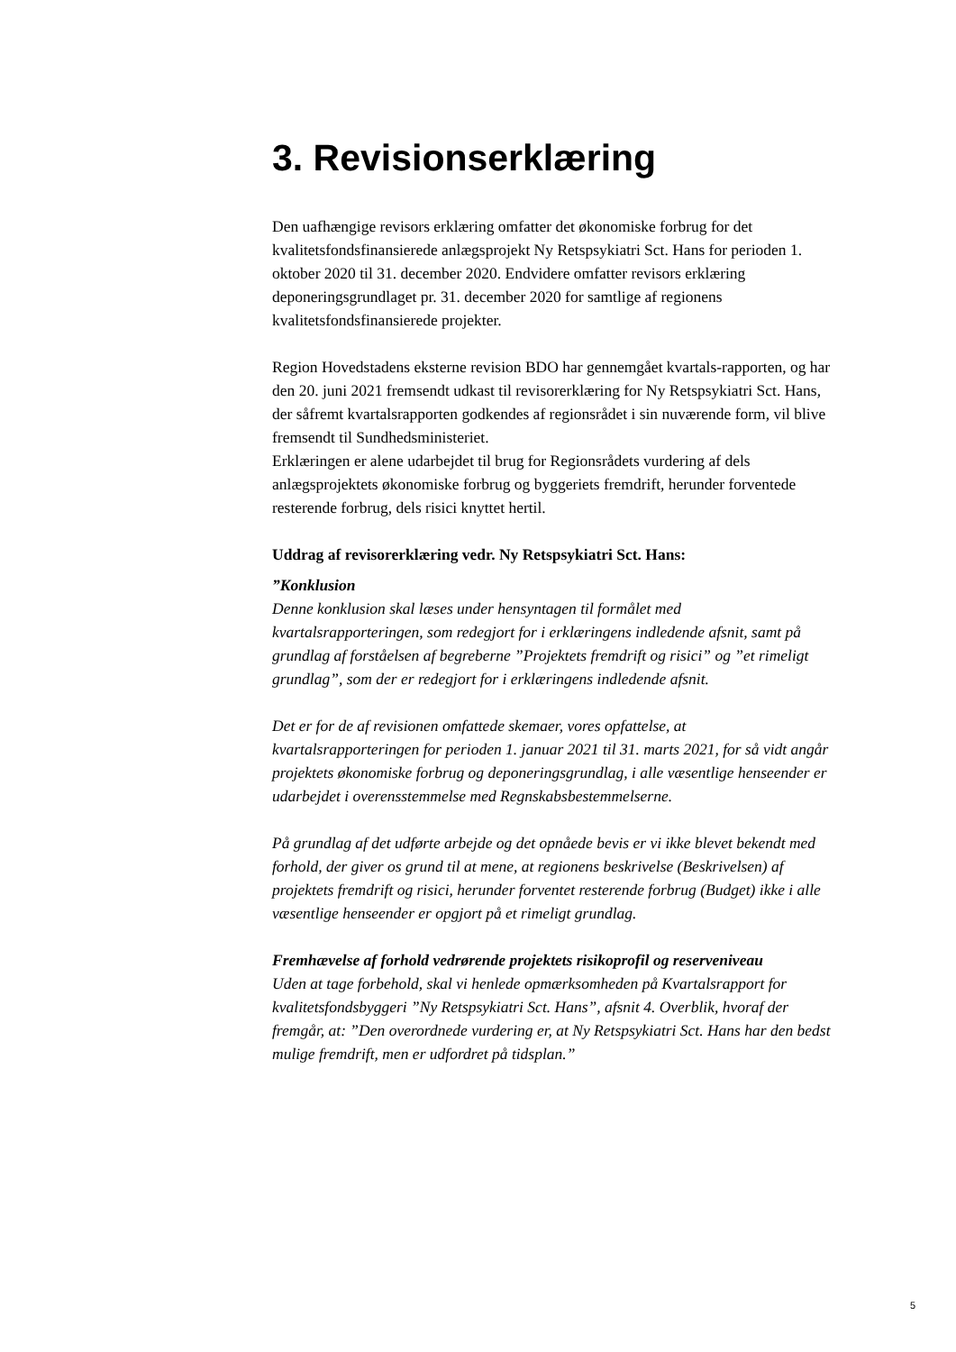3. Revisionserklæring
Den uafhængige revisors erklæring omfatter det økonomiske forbrug for det kvalitetsfondsfinansierede anlægsprojekt Ny Retspsykiatri Sct. Hans for perioden 1. oktober 2020 til 31. december 2020. Endvidere omfatter revisors erklæring deponeringsgrundlaget pr. 31. december 2020 for samtlige af regionens kvalitetsfondsfinansierede projekter.
Region Hovedstadens eksterne revision BDO har gennemgået kvartals-rapporten, og har den 20. juni 2021 fremsendt udkast til revisorerklæring for Ny Retspsykiatri Sct. Hans, der såfremt kvartalsrapporten godkendes af regionsrådet i sin nuværende form, vil blive fremsendt til Sundhedsministeriet.
Erklæringen er alene udarbejdet til brug for Regionsrådets vurdering af dels anlægsprojektets økonomiske forbrug og byggeriets fremdrift, herunder forventede resterende forbrug, dels risici knyttet hertil.
Uddrag af revisorerklæring vedr. Ny Retspsykiatri Sct. Hans:
”Konklusion
Denne konklusion skal læses under hensyntagen til formålet med kvartalsrapporteringen, som redegjort for i erklæringens indledende afsnit, samt på grundlag af forståelsen af begreberne ”Projektets fremdrift og risici” og ”et rimeligt grundlag”, som der er redegjort for i erklæringens indledende afsnit.
Det er for de af revisionen omfattede skemaer, vores opfattelse, at kvartalsrapporteringen for perioden 1. januar 2021 til 31. marts 2021, for så vidt angår projektets økonomiske forbrug og deponeringsgrundlag, i alle væsentlige henseender er udarbejdet i overensstemmelse med Regnskabsbestemmelserne.
På grundlag af det udførte arbejde og det opnåede bevis er vi ikke blevet bekendt med forhold, der giver os grund til at mene, at regionens beskrivelse (Beskrivelsen) af projektets fremdrift og risici, herunder forventet resterende forbrug (Budget) ikke i alle væsentlige henseender er opgjort på et rimeligt grundlag.
Fremhævelse af forhold vedrørende projektets risikoprofil og reserveniveau
Uden at tage forbehold, skal vi henlede opmærksomheden på Kvartalsrapport for kvalitetsfondsbyggeri ”Ny Retspsykiatri Sct. Hans”, afsnit 4. Overblik, hvoraf der fremgår, at: ”Den overordnede vurdering er, at Ny Retspsykiatri Sct. Hans har den bedst mulige fremdrift, men er udfordret på tidsplan.”
5